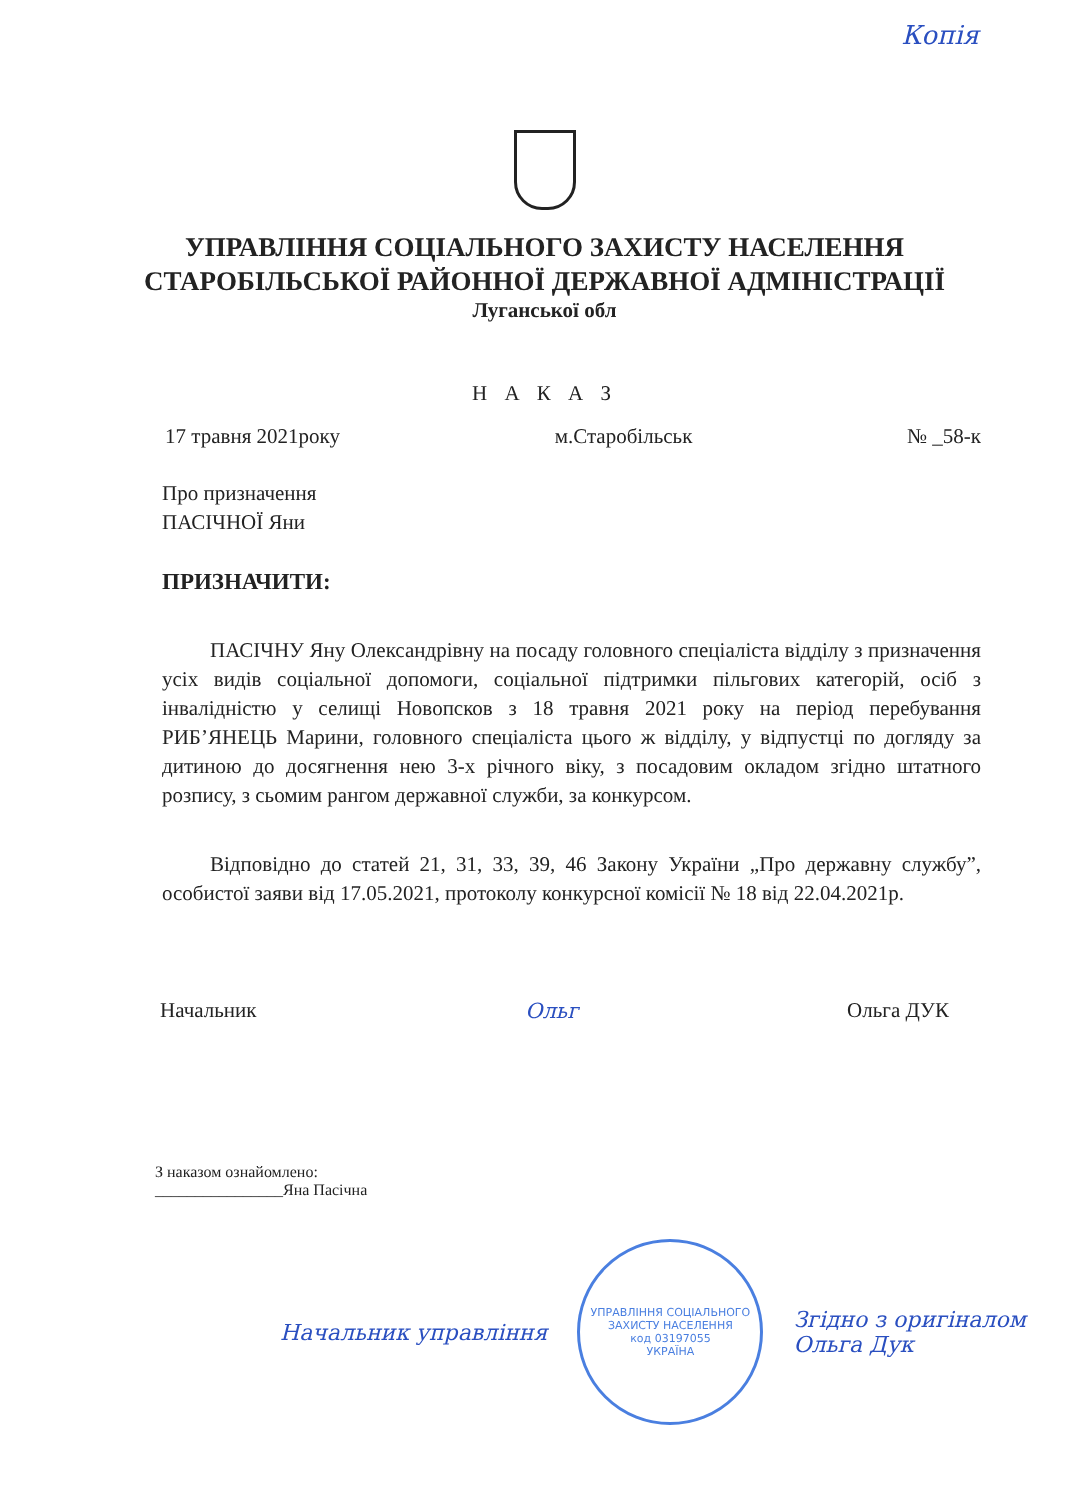Копія
УПРАВЛІННЯ СОЦІАЛЬНОГО ЗАХИСТУ НАСЕЛЕННЯ
СТАРОБІЛЬСЬКОЇ РАЙОННОЇ ДЕРЖАВНОЇ АДМІНІСТРАЦІЇ
Луганської обл
Н А К А З
17 травня 2021року м.Старобільськ № _58-к
Про призначення
ПАСІЧНОЇ Яни
ПРИЗНАЧИТИ:
ПАСІЧНУ Яну Олександрівну на посаду головного спеціаліста відділу з призначення усіх видів соціальної допомоги, соціальної підтримки пільгових категорій, осіб з інвалідністю у селищі Новопсков з 18 травня 2021 року на період перебування РИБ’ЯНЕЦЬ Марини, головного спеціаліста цього ж відділу, у відпустці по догляду за дитиною до досягнення нею 3-х річного віку, з посадовим окладом згідно штатного розпису, з сьомим рангом державної служби, за конкурсом.
Відповідно до статей 21, 31, 33, 39, 46 Закону України „Про державну службу”, особистої заяви від 17.05.2021, протоколу конкурсної комісії № 18 від 22.04.2021р.
Начальник Ольг Ольга ДУК
З наказом ознайомлено:
________________Яна Пасічна
Начальник управління
УПРАВЛІННЯ СОЦІАЛЬНОГО ЗАХИСТУ НАСЕЛЕННЯ
код 03197055
УКРАЇНА
Згідно з оригіналом
Ольга Дук